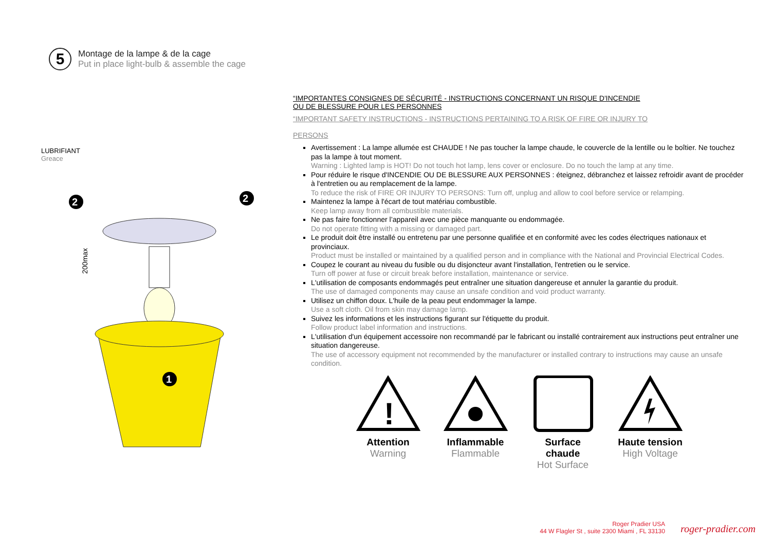5
Montage de la lampe & de la cage
Put in place light-bulb & assemble the cage
LUBRIFIANT
Greace
200max
2
2
1
“IMPORTANTES CONSIGNES DE SÉCURITÉ - INSTRUCTIONS CONCERNANT UN RISQUE D'INCENDIE
OU DE BLESSURE POUR LES PERSONNES
“IMPORTANT SAFETY INSTRUCTIONS - INSTRUCTIONS PERTAINING TO A RISK OF FIRE OR INJURY TO
PERSONS
Avertissement : La lampe allumée est CHAUDE ! Ne pas toucher la lampe chaude, le couvercle de la lentille ou le boîtier. Ne touchez pas la lampe à tout moment.
Warning : Lighted lamp is HOT! Do not touch hot lamp, lens cover or enclosure. Do no touch the lamp at any time.
Pour réduire le risque d'INCENDIE OU DE BLESSURE AUX PERSONNES : éteignez, débranchez et laissez refroidir avant de procéder à l'entretien ou au remplacement de la lampe.
To reduce the risk of FIRE OR INJURY TO PERSONS: Turn off, unplug and allow to cool before service or relamping.
Maintenez la lampe à l'écart de tout matériau combustible.
Keep lamp away from all combustible materials.
Ne pas faire fonctionner l’appareil avec une pièce manquante ou endommagée.
Do not operate fitting with a missing or damaged part.
Le produit doit être installé ou entretenu par une personne qualifiée et en conformité avec les codes électriques nationaux et provinciaux.
Product must be installed or maintained by a qualified person and in compliance with the National and Provincial Electrical Codes.
Coupez le courant au niveau du fusible ou du disjoncteur avant l'installation, l'entretien ou le service.
Turn off power at fuse or circuit break before installation, maintenance or service.
L'utilisation de composants endommagés peut entraîner une situation dangereuse et annuler la garantie du produit.
The use of damaged components may cause an unsafe condition and void product warranty.
Utilisez un chiffon doux. L'huile de la peau peut endommager la lampe.
Use a soft cloth. Oil from skin may damage lamp.
Suivez les informations et les instructions figurant sur l'étiquette du produit.
Follow product label information and instructions.
L'utilisation d'un équipement accessoire non recommandé par le fabricant ou installé contrairement aux instructions peut entraîner une situation dangereuse.
The use of accessory equipment not recommended by the manufacturer or installed contrary to instructions may cause an unsafe condition.
!
Attention
Warning
Inflammable
Flammable
Surface chaude
Hot Surface
Haute tension
High Voltage
Roger Pradier USA
44 W Flagler St , suite 2300 Miami , FL 33130
roger-pradier.com